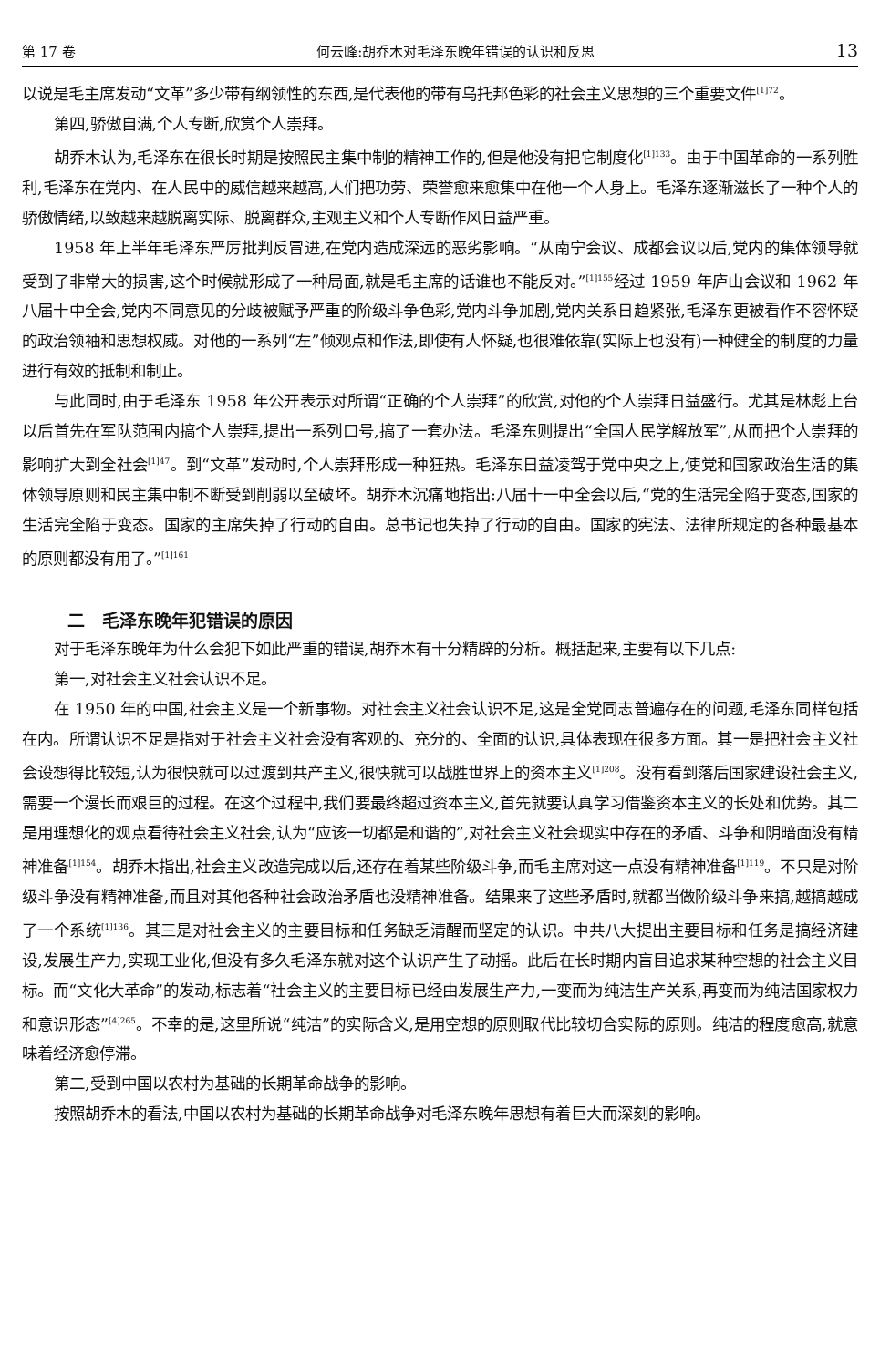第 17 卷 何云峰:胡乔木对毛泽东晚年错误的认识和反思 13
以说是毛主席发动“文革”多少带有纲领性的东西,是代表他的带有乌托邦色彩的社会主义思想的三个重要文件<sup>[1]72</sup>。
第四,骄傲自满,个人专断,欣赏个人崇拜。
胡乔木认为,毛泽东在很长时期是按照民主集中制的精神工作的,但是他没有把它制度化<sup>[1]133</sup>。由于中国革命的一系列胜利,毛泽东在党内、在人民中的威信越来越高,人们把功劳、荣誉愈来愈集中在他一个人身上。毛泽东逐渐滋长了一种个人的骄傲情绪,以致越来越脱离实际、脱离群众,主观主义和个人专断作风日益严重。
1958 年上半年毛泽东严厉批判反冒进,在党内造成深远的恶劣影响。“从南宁会议、成都会议以后,党内的集体领导就受到了非常大的损害,这个时候就形成了一种局面,就是毛主席的话谁也不能反对。”<sup>[1]155</sup>经过 1959 年庐山会议和 1962 年八届十中全会,党内不同意见的分歧被赋予严重的阶级斗争色彩,党内斗争加剧,党内关系日趋紧张,毛泽东更被看作不容怀疑的政治领袖和思想权威。对他的一系列“左”倾观点和作法,即使有人怀疑,也很难依靠(实际上也没有)一种健全的制度的力量进行有效的抵制和制止。
与此同时,由于毛泽东 1958 年公开表示对所谓“正确的个人崇拜”的欣赏,对他的个人崇拜日益盛行。尤其是林彪上台以后首先在军队范围内搞个人崇拜,提出一系列口号,搞了一套办法。毛泽东则提出“全国人民学解放军”,从而把个人崇拜的影响扩大到全社会<sup>[1]47</sup>。到“文革”发动时,个人崇拜形成一种狂热。毛泽东日益凌驾于党中央之上,使党和国家政治生活的集体领导原则和民主集中制不断受到削弱以至破坏。胡乔木沉痛地指出:八届十一中全会以后,“党的生活完全陷于变态,国家的生活完全陷于变态。国家的主席失掉了行动的自由。总书记也失掉了行动的自由。国家的宪法、法律所规定的各种最基本的原则都没有用了。”<sup>[1]161</sup>
二　毛泽东晚年犯错误的原因
对于毛泽东晚年为什么会犯下如此严重的错误,胡乔木有十分精辟的分析。概括起来,主要有以下几点:
第一,对社会主义社会认识不足。
在 1950 年的中国,社会主义是一个新事物。对社会主义社会认识不足,这是全党同志普遍存在的问题,毛泽东同样包括在内。所谓认识不足是指对于社会主义社会没有客观的、充分的、全面的认识,具体表现在很多方面。其一是把社会主义社会设想得比较短,认为很快就可以过渡到共产主义,很快就可以战胜世界上的资本主义<sup>[1]208</sup>。没有看到落后国家建设社会主义,需要一个漫长而艰巨的过程。在这个过程中,我们要最终超过资本主义,首先就要认真学习借鉴资本主义的长处和优势。其二是用理想化的观点看待社会主义社会,认为“应该一切都是和谐的”,对社会主义社会现实中存在的矛盾、斗争和阴暗面没有精神准备<sup>[1]154</sup>。胡乔木指出,社会主义改造完成以后,还存在着某些阶级斗争,而毛主席对这一点没有精神准备<sup>[1]119</sup>。不只是对阶级斗争没有精神准备,而且对其他各种社会政治矛盾也没精神准备。结果来了这些矛盾时,就都当做阶级斗争来搞,越搞越成了一个系统<sup>[1]136</sup>。其三是对社会主义的主要目标和任务缺乏清醒而坚定的认识。中共八大提出主要目标和任务是搞经济建设,发展生产力,实现工业化,但没有多久毛泽东就对这个认识产生了动摇。此后在长时期内盲目追求某种空想的社会主义目标。而“文化大革命”的发动,标志着“社会主义的主要目标已经由发展生产力,一变而为纯洁生产关系,再变而为纯洁国家权力和意识形态”<sup>[4]265</sup>。不幸的是,这里所说“纯洁”的实际含义,是用空想的原则取代比较切合实际的原则。纯洁的程度愈高,就意味着经济愈停滞。
第二,受到中国以农村为基础的长期革命战争的影响。
按照胡乔木的看法,中国以农村为基础的长期革命战争对毛泽东晚年思想有着巨大而深刻的影响。